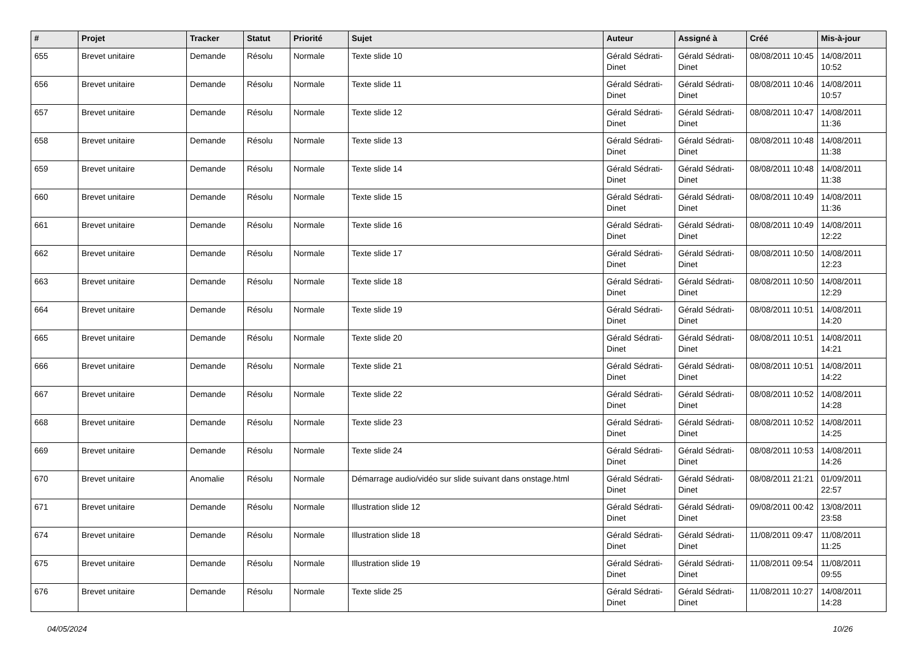| # | Projet | Tracker | Statut | Priorité | Sujet | Auteur | Assigné à | Créé | Mis-à-jour |
| --- | --- | --- | --- | --- | --- | --- | --- | --- | --- |
| 655 | Brevet unitaire | Demande | Résolu | Normale | Texte slide 10 | Gérald Sédrati-Dinet | Gérald Sédrati-Dinet | 08/08/2011 10:45 | 14/08/2011 10:52 |
| 656 | Brevet unitaire | Demande | Résolu | Normale | Texte slide 11 | Gérald Sédrati-Dinet | Gérald Sédrati-Dinet | 08/08/2011 10:46 | 14/08/2011 10:57 |
| 657 | Brevet unitaire | Demande | Résolu | Normale | Texte slide 12 | Gérald Sédrati-Dinet | Gérald Sédrati-Dinet | 08/08/2011 10:47 | 14/08/2011 11:36 |
| 658 | Brevet unitaire | Demande | Résolu | Normale | Texte slide 13 | Gérald Sédrati-Dinet | Gérald Sédrati-Dinet | 08/08/2011 10:48 | 14/08/2011 11:38 |
| 659 | Brevet unitaire | Demande | Résolu | Normale | Texte slide 14 | Gérald Sédrati-Dinet | Gérald Sédrati-Dinet | 08/08/2011 10:48 | 14/08/2011 11:38 |
| 660 | Brevet unitaire | Demande | Résolu | Normale | Texte slide 15 | Gérald Sédrati-Dinet | Gérald Sédrati-Dinet | 08/08/2011 10:49 | 14/08/2011 11:36 |
| 661 | Brevet unitaire | Demande | Résolu | Normale | Texte slide 16 | Gérald Sédrati-Dinet | Gérald Sédrati-Dinet | 08/08/2011 10:49 | 14/08/2011 12:22 |
| 662 | Brevet unitaire | Demande | Résolu | Normale | Texte slide 17 | Gérald Sédrati-Dinet | Gérald Sédrati-Dinet | 08/08/2011 10:50 | 14/08/2011 12:23 |
| 663 | Brevet unitaire | Demande | Résolu | Normale | Texte slide 18 | Gérald Sédrati-Dinet | Gérald Sédrati-Dinet | 08/08/2011 10:50 | 14/08/2011 12:29 |
| 664 | Brevet unitaire | Demande | Résolu | Normale | Texte slide 19 | Gérald Sédrati-Dinet | Gérald Sédrati-Dinet | 08/08/2011 10:51 | 14/08/2011 14:20 |
| 665 | Brevet unitaire | Demande | Résolu | Normale | Texte slide 20 | Gérald Sédrati-Dinet | Gérald Sédrati-Dinet | 08/08/2011 10:51 | 14/08/2011 14:21 |
| 666 | Brevet unitaire | Demande | Résolu | Normale | Texte slide 21 | Gérald Sédrati-Dinet | Gérald Sédrati-Dinet | 08/08/2011 10:51 | 14/08/2011 14:22 |
| 667 | Brevet unitaire | Demande | Résolu | Normale | Texte slide 22 | Gérald Sédrati-Dinet | Gérald Sédrati-Dinet | 08/08/2011 10:52 | 14/08/2011 14:28 |
| 668 | Brevet unitaire | Demande | Résolu | Normale | Texte slide 23 | Gérald Sédrati-Dinet | Gérald Sédrati-Dinet | 08/08/2011 10:52 | 14/08/2011 14:25 |
| 669 | Brevet unitaire | Demande | Résolu | Normale | Texte slide 24 | Gérald Sédrati-Dinet | Gérald Sédrati-Dinet | 08/08/2011 10:53 | 14/08/2011 14:26 |
| 670 | Brevet unitaire | Anomalie | Résolu | Normale | Démarrage audio/vidéo sur slide suivant dans onstage.html | Gérald Sédrati-Dinet | Gérald Sédrati-Dinet | 08/08/2011 21:21 | 01/09/2011 22:57 |
| 671 | Brevet unitaire | Demande | Résolu | Normale | Illustration slide 12 | Gérald Sédrati-Dinet | Gérald Sédrati-Dinet | 09/08/2011 00:42 | 13/08/2011 23:58 |
| 674 | Brevet unitaire | Demande | Résolu | Normale | Illustration slide 18 | Gérald Sédrati-Dinet | Gérald Sédrati-Dinet | 11/08/2011 09:47 | 11/08/2011 11:25 |
| 675 | Brevet unitaire | Demande | Résolu | Normale | Illustration slide 19 | Gérald Sédrati-Dinet | Gérald Sédrati-Dinet | 11/08/2011 09:54 | 11/08/2011 09:55 |
| 676 | Brevet unitaire | Demande | Résolu | Normale | Texte slide 25 | Gérald Sédrati-Dinet | Gérald Sédrati-Dinet | 11/08/2011 10:27 | 14/08/2011 14:28 |
04/05/2024 10/26